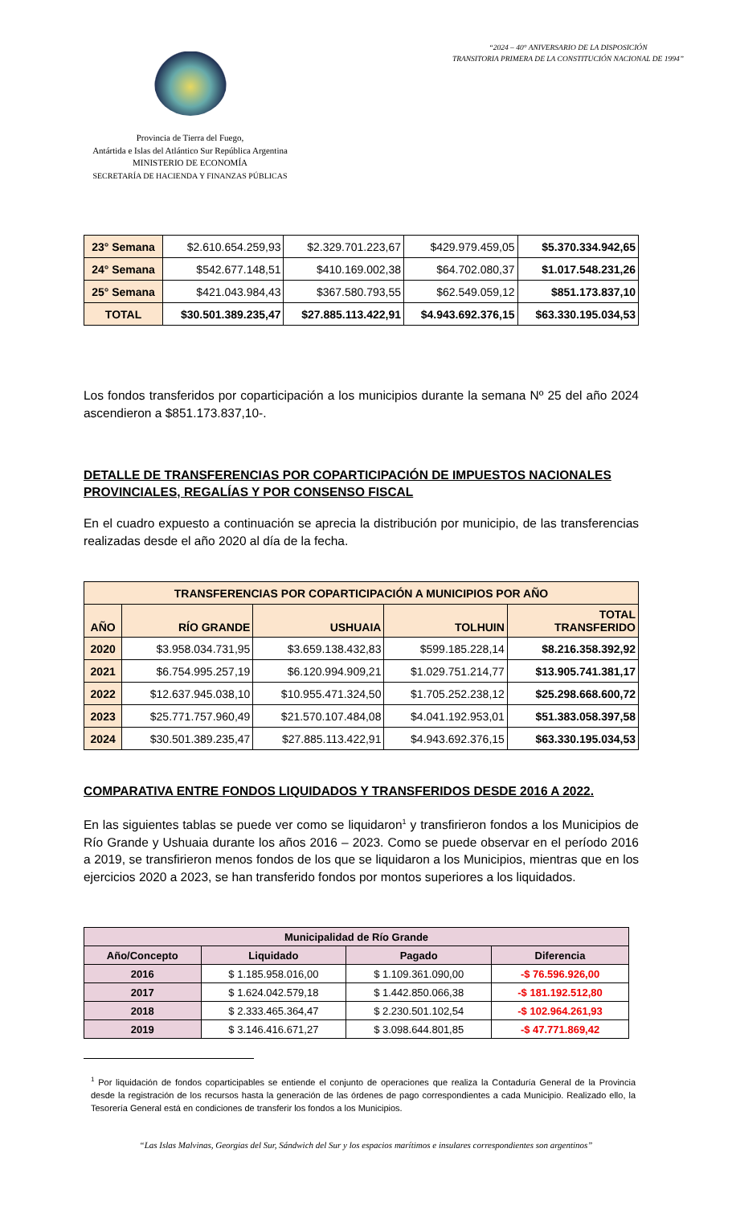Provincia de Tierra del Fuego,
Antártida e Islas del Atlántico Sur República Argentina
MINISTERIO DE ECONOMÍA
SECRETARÍA DE HACIENDA Y FINANZAS PÚBLICAS
“2024 – 40° ANIVERSARIO DE LA DISPOSICIÓN
TRANSITORIA PRIMERA DE LA CONSTITUCIÓN NACIONAL DE 1994”
| 23° Semana | $2.610.654.259,93 | $2.329.701.223,67 | $429.979.459,05 | $5.370.334.942,65 |
| 24° Semana | $542.677.148,51 | $410.169.002,38 | $64.702.080,37 | $1.017.548.231,26 |
| 25° Semana | $421.043.984,43 | $367.580.793,55 | $62.549.059,12 | $851.173.837,10 |
| TOTAL | $30.501.389.235,47 | $27.885.113.422,91 | $4.943.692.376,15 | $63.330.195.034,53 |
Los fondos transferidos por coparticipación a los municipios durante la semana Nº 25 del año 2024 ascendieron a $851.173.837,10-.
DETALLE DE TRANSFERENCIAS POR COPARTICIPACIÓN DE IMPUESTOS NACIONALES PROVINCIALES, REGALÍAS Y POR CONSENSO FISCAL
En el cuadro expuesto a continuación se aprecia la distribución por municipio, de las transferencias realizadas desde el año 2020 al día de la fecha.
| TRANSFERENCIAS POR COPARTICIPACIÓN A MUNICIPIOS POR AÑO | | | | |
| AÑO | RÍO GRANDE | USHUAIA | TOLHUIN | TOTAL TRANSFERIDO |
| 2020 | $3.958.034.731,95 | $3.659.138.432,83 | $599.185.228,14 | $8.216.358.392,92 |
| 2021 | $6.754.995.257,19 | $6.120.994.909,21 | $1.029.751.214,77 | $13.905.741.381,17 |
| 2022 | $12.637.945.038,10 | $10.955.471.324,50 | $1.705.252.238,12 | $25.298.668.600,72 |
| 2023 | $25.771.757.960,49 | $21.570.107.484,08 | $4.041.192.953,01 | $51.383.058.397,58 |
| 2024 | $30.501.389.235,47 | $27.885.113.422,91 | $4.943.692.376,15 | $63.330.195.034,53 |
COMPARATIVA ENTRE FONDOS LIQUIDADOS Y TRANSFERIDOS DESDE 2016 A 2022.
En las siguientes tablas se puede ver como se liquidaron<sup>1</sup> y transfirieron fondos a los Municipios de Río Grande y Ushuaia durante los años 2016 – 2023. Como se puede observar en el período 2016 a 2019, se transfirieron menos fondos de los que se liquidaron a los Municipios, mientras que en los ejercicios 2020 a 2023, se han transferido fondos por montos superiores a los liquidados.
| Municipalidad de Río Grande | | | |
| --- | --- | --- | --- |
| Año/Concepto | Liquidado | Pagado | Diferencia |
| 2016 | $ 1.185.958.016,00 | $ 1.109.361.090,00 | -$ 76.596.926,00 |
| 2017 | $ 1.624.042.579,18 | $ 1.442.850.066,38 | -$ 181.192.512,80 |
| 2018 | $ 2.333.465.364,47 | $ 2.230.501.102,54 | -$ 102.964.261,93 |
| 2019 | $ 3.146.416.671,27 | $ 3.098.644.801,85 | -$ 47.771.869,42 |
<sup>1</sup> Por liquidación de fondos coparticipables se entiende el conjunto de operaciones que realiza la Contaduría General de la Provincia desde la registración de los recursos hasta la generación de las órdenes de pago correspondientes a cada Municipio. Realizado ello, la Tesorería General está en condiciones de transferir los fondos a los Municipios.
“Las Islas Malvinas, Georgias del Sur, Sándwich del Sur y los espacios marítimos e insulares correspondientes son argentinos”